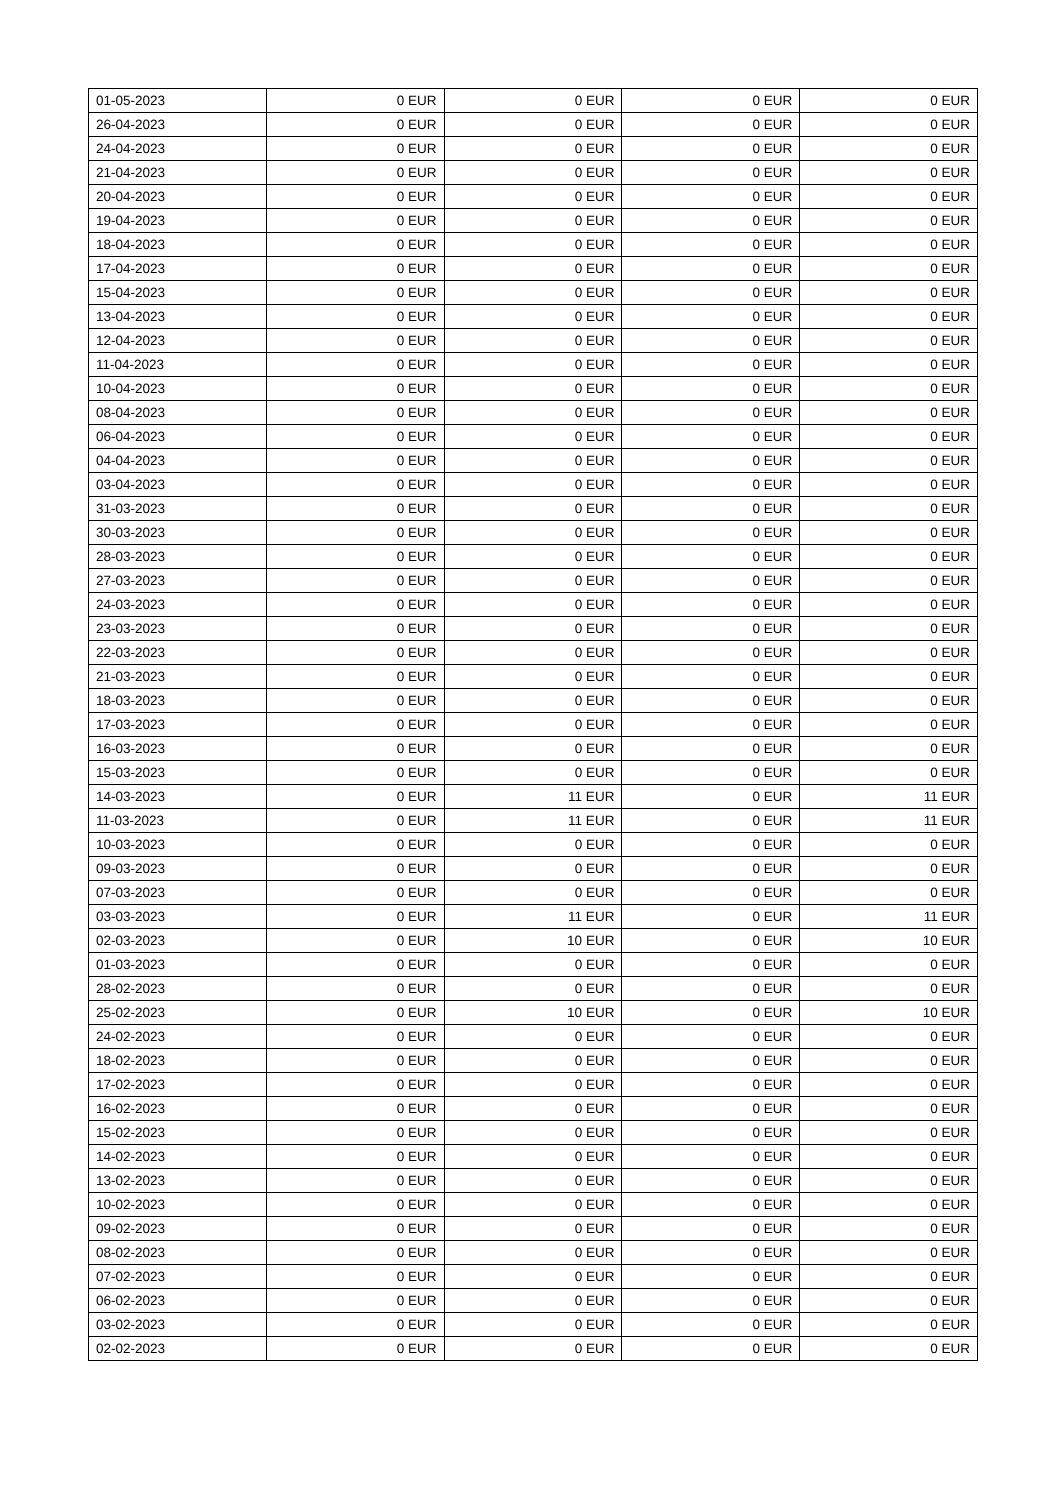| 01-05-2023 | 0 EUR | 0 EUR | 0 EUR | 0 EUR |
| 26-04-2023 | 0 EUR | 0 EUR | 0 EUR | 0 EUR |
| 24-04-2023 | 0 EUR | 0 EUR | 0 EUR | 0 EUR |
| 21-04-2023 | 0 EUR | 0 EUR | 0 EUR | 0 EUR |
| 20-04-2023 | 0 EUR | 0 EUR | 0 EUR | 0 EUR |
| 19-04-2023 | 0 EUR | 0 EUR | 0 EUR | 0 EUR |
| 18-04-2023 | 0 EUR | 0 EUR | 0 EUR | 0 EUR |
| 17-04-2023 | 0 EUR | 0 EUR | 0 EUR | 0 EUR |
| 15-04-2023 | 0 EUR | 0 EUR | 0 EUR | 0 EUR |
| 13-04-2023 | 0 EUR | 0 EUR | 0 EUR | 0 EUR |
| 12-04-2023 | 0 EUR | 0 EUR | 0 EUR | 0 EUR |
| 11-04-2023 | 0 EUR | 0 EUR | 0 EUR | 0 EUR |
| 10-04-2023 | 0 EUR | 0 EUR | 0 EUR | 0 EUR |
| 08-04-2023 | 0 EUR | 0 EUR | 0 EUR | 0 EUR |
| 06-04-2023 | 0 EUR | 0 EUR | 0 EUR | 0 EUR |
| 04-04-2023 | 0 EUR | 0 EUR | 0 EUR | 0 EUR |
| 03-04-2023 | 0 EUR | 0 EUR | 0 EUR | 0 EUR |
| 31-03-2023 | 0 EUR | 0 EUR | 0 EUR | 0 EUR |
| 30-03-2023 | 0 EUR | 0 EUR | 0 EUR | 0 EUR |
| 28-03-2023 | 0 EUR | 0 EUR | 0 EUR | 0 EUR |
| 27-03-2023 | 0 EUR | 0 EUR | 0 EUR | 0 EUR |
| 24-03-2023 | 0 EUR | 0 EUR | 0 EUR | 0 EUR |
| 23-03-2023 | 0 EUR | 0 EUR | 0 EUR | 0 EUR |
| 22-03-2023 | 0 EUR | 0 EUR | 0 EUR | 0 EUR |
| 21-03-2023 | 0 EUR | 0 EUR | 0 EUR | 0 EUR |
| 18-03-2023 | 0 EUR | 0 EUR | 0 EUR | 0 EUR |
| 17-03-2023 | 0 EUR | 0 EUR | 0 EUR | 0 EUR |
| 16-03-2023 | 0 EUR | 0 EUR | 0 EUR | 0 EUR |
| 15-03-2023 | 0 EUR | 0 EUR | 0 EUR | 0 EUR |
| 14-03-2023 | 0 EUR | 11 EUR | 0 EUR | 11 EUR |
| 11-03-2023 | 0 EUR | 11 EUR | 0 EUR | 11 EUR |
| 10-03-2023 | 0 EUR | 0 EUR | 0 EUR | 0 EUR |
| 09-03-2023 | 0 EUR | 0 EUR | 0 EUR | 0 EUR |
| 07-03-2023 | 0 EUR | 0 EUR | 0 EUR | 0 EUR |
| 03-03-2023 | 0 EUR | 11 EUR | 0 EUR | 11 EUR |
| 02-03-2023 | 0 EUR | 10 EUR | 0 EUR | 10 EUR |
| 01-03-2023 | 0 EUR | 0 EUR | 0 EUR | 0 EUR |
| 28-02-2023 | 0 EUR | 0 EUR | 0 EUR | 0 EUR |
| 25-02-2023 | 0 EUR | 10 EUR | 0 EUR | 10 EUR |
| 24-02-2023 | 0 EUR | 0 EUR | 0 EUR | 0 EUR |
| 18-02-2023 | 0 EUR | 0 EUR | 0 EUR | 0 EUR |
| 17-02-2023 | 0 EUR | 0 EUR | 0 EUR | 0 EUR |
| 16-02-2023 | 0 EUR | 0 EUR | 0 EUR | 0 EUR |
| 15-02-2023 | 0 EUR | 0 EUR | 0 EUR | 0 EUR |
| 14-02-2023 | 0 EUR | 0 EUR | 0 EUR | 0 EUR |
| 13-02-2023 | 0 EUR | 0 EUR | 0 EUR | 0 EUR |
| 10-02-2023 | 0 EUR | 0 EUR | 0 EUR | 0 EUR |
| 09-02-2023 | 0 EUR | 0 EUR | 0 EUR | 0 EUR |
| 08-02-2023 | 0 EUR | 0 EUR | 0 EUR | 0 EUR |
| 07-02-2023 | 0 EUR | 0 EUR | 0 EUR | 0 EUR |
| 06-02-2023 | 0 EUR | 0 EUR | 0 EUR | 0 EUR |
| 03-02-2023 | 0 EUR | 0 EUR | 0 EUR | 0 EUR |
| 02-02-2023 | 0 EUR | 0 EUR | 0 EUR | 0 EUR |